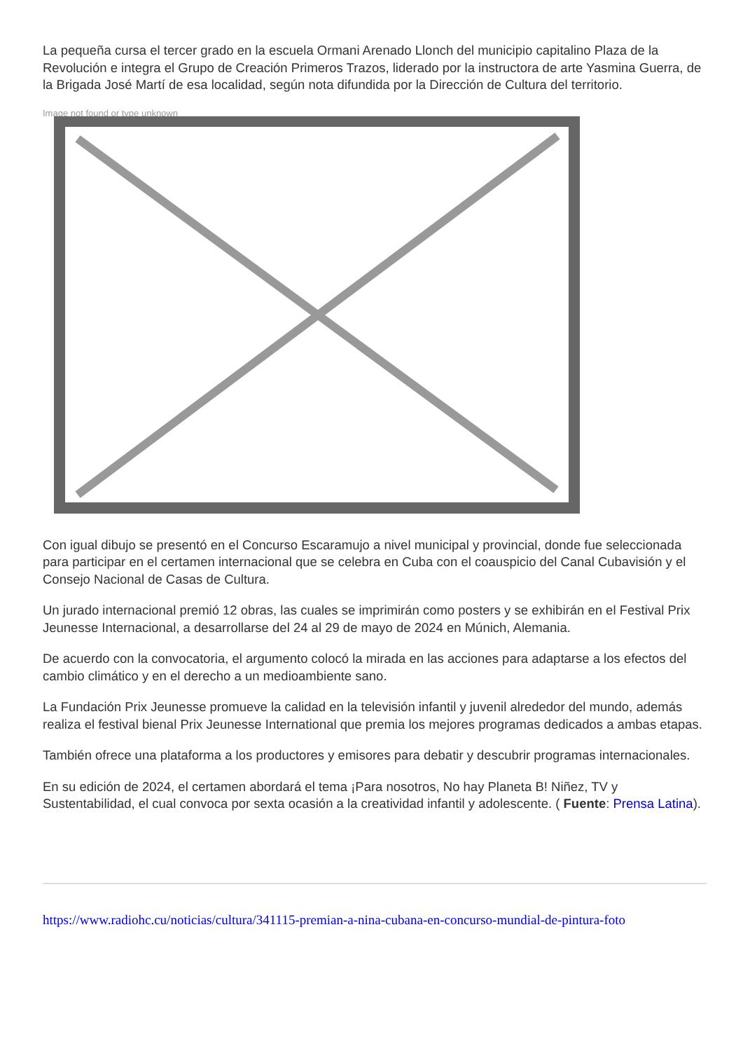La pequeña cursa el tercer grado en la escuela Ormani Arenado Llonch del municipio capitalino Plaza de la Revolución e integra el Grupo de Creación Primeros Trazos, liderado por la instructora de arte Yasmina Guerra, de la Brigada José Martí de esa localidad, según nota difundida por la Dirección de Cultura del territorio.
Image not found or type unknown
Con igual dibujo se presentó en el Concurso Escaramujo a nivel municipal y provincial, donde fue seleccionada para participar en el certamen internacional que se celebra en Cuba con el coauspicio del Canal Cubavisión y el Consejo Nacional de Casas de Cultura.
Un jurado internacional premió 12 obras, las cuales se imprimirán como posters y se exhibirán en el Festival Prix Jeunesse Internacional, a desarrollarse del 24 al 29 de mayo de 2024 en Múnich, Alemania.
De acuerdo con la convocatoria, el argumento colocó la mirada en las acciones para adaptarse a los efectos del cambio climático y en el derecho a un medioambiente sano.
La Fundación Prix Jeunesse promueve la calidad en la televisión infantil y juvenil alrededor del mundo, además realiza el festival bienal Prix Jeunesse International que premia los mejores programas dedicados a ambas etapas.
También ofrece una plataforma a los productores y emisores para debatir y descubrir programas internacionales.
En su edición de 2024, el certamen abordará el tema ¡Para nosotros, No hay Planeta B! Niñez, TV y Sustentabilidad, el cual convoca por sexta ocasión a la creatividad infantil y adolescente. ( Fuente: Prensa Latina).
https://www.radiohc.cu/noticias/cultura/341115-premian-a-nina-cubana-en-concurso-mundial-de-pintura-foto